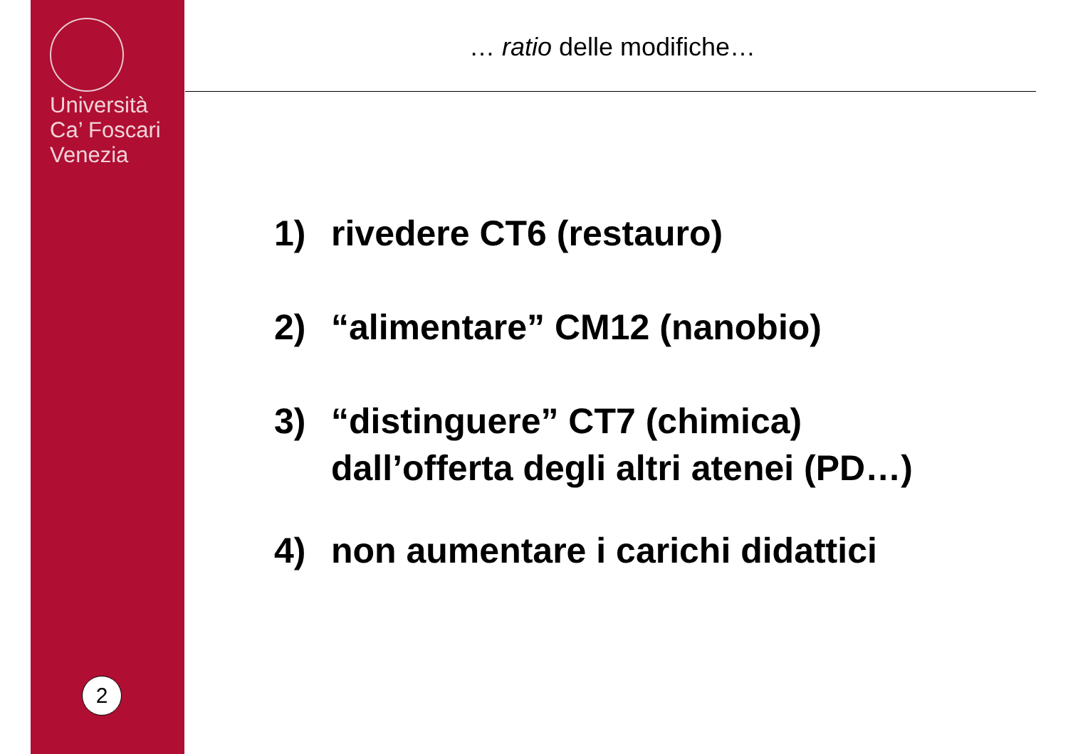Università
Ca’ Foscari
Venezia
2
… ratio delle modifiche…
1) rivedere CT6 (restauro)
2) “alimentare” CM12 (nanobio)
3) “distinguere” CT7 (chimica)
dall’offerta degli altri atenei (PD…)
4) non aumentare i carichi didattici